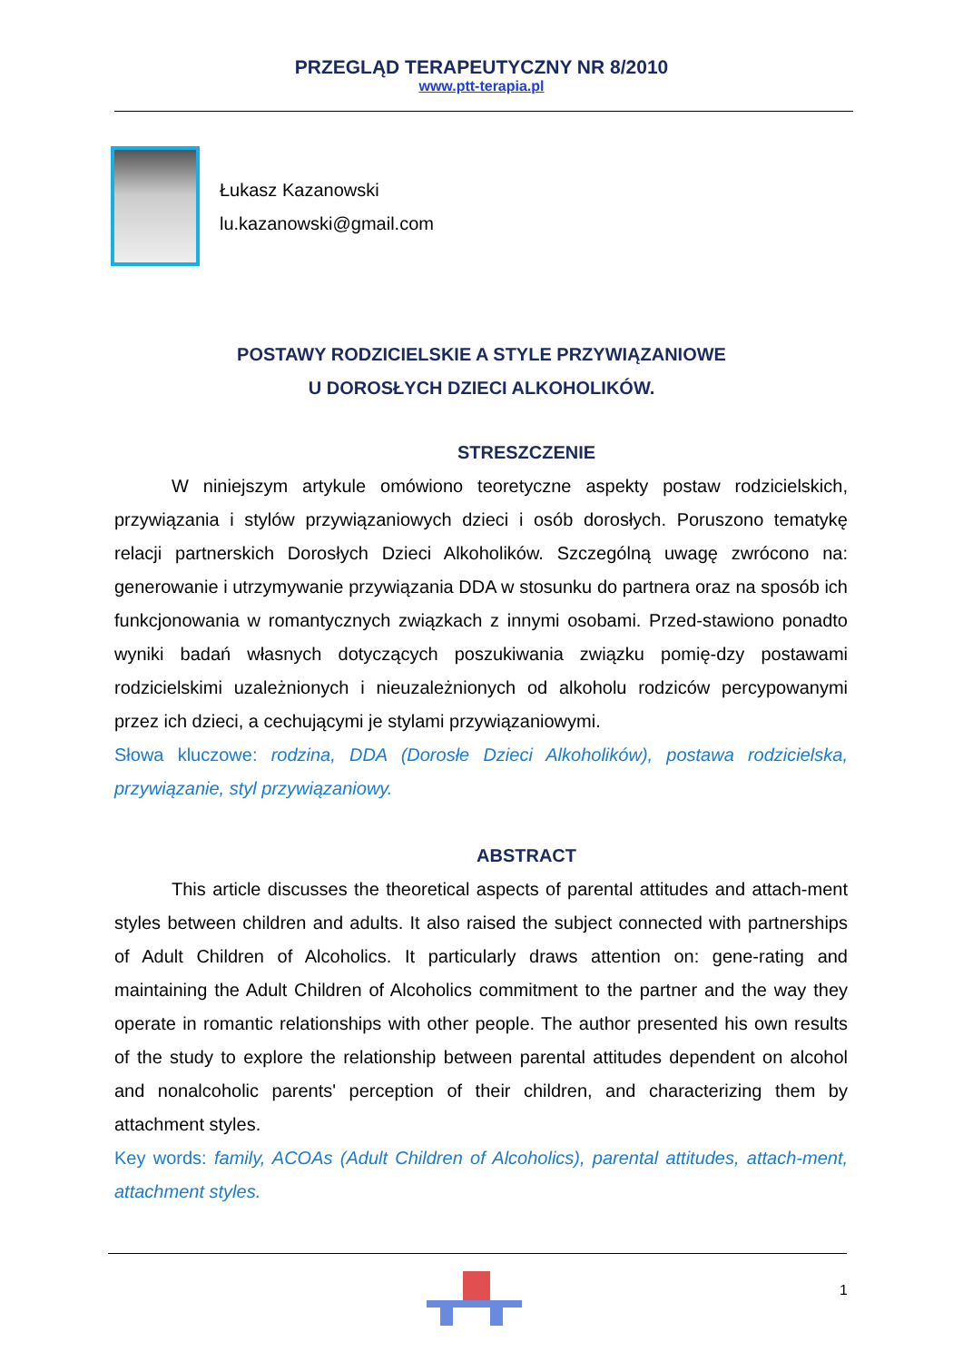PRZEGLĄD TERAPEUTYCZNY NR 8/2010
www.ptt-terapia.pl
Łukasz Kazanowski
lu.kazanowski@gmail.com
POSTAWY RODZICIELSKIE A STYLE PRZYWIĄZANIOWE
U DOROSŁYCH DZIECI ALKOHOLIKÓW.
STRESZCZENIE
W niniejszym artykule omówiono teoretyczne aspekty postaw rodzicielskich, przywiązania i stylów przywiązaniowych dzieci i osób dorosłych. Poruszono tematykę relacji partnerskich Dorosłych Dzieci Alkoholików. Szczególną uwagę zwrócono na: generowanie i utrzymywanie przywiązania DDA w stosunku do partnera oraz na sposób ich funkcjonowania w romantycznych związkach z innymi osobami. Przed-stawiono ponadto wyniki badań własnych dotyczących poszukiwania związku pomię-dzy postawami rodzicielskimi uzależnionych i nieuzależnionych od alkoholu rodziców percypowanymi przez ich dzieci, a cechującymi je stylami przywiązaniowymi.
Słowa kluczowe: rodzina, DDA (Dorosłe Dzieci Alkoholików), postawa rodzicielska, przywiązanie, styl przywiązaniowy.
ABSTRACT
This article discusses the theoretical aspects of parental attitudes and attach-ment styles between children and adults. It also raised the subject connected with partnerships of Adult Children of Alcoholics. It particularly draws attention on: gene-rating and maintaining the Adult Children of Alcoholics commitment to the partner and the way they operate in romantic relationships with other people. The author presented his own results of the study to explore the relationship between parental attitudes dependent on alcohol and nonalcoholic parents' perception of their children, and characterizing them by attachment styles.
Key words: family, ACOAs (Adult Children of Alcoholics), parental attitudes, attach-ment, attachment styles.
1